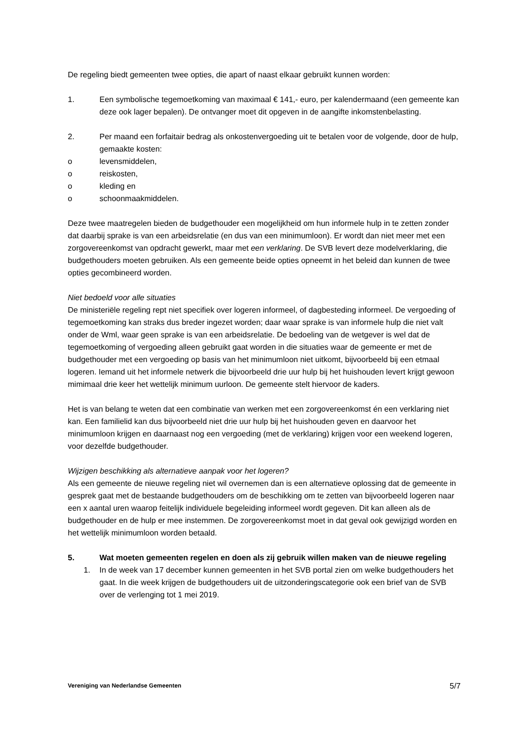De regeling biedt gemeenten twee opties, die apart of naast elkaar gebruikt kunnen worden:
1. Een symbolische tegemoetkoming van maximaal € 141,- euro, per kalendermaand (een gemeente kan deze ook lager bepalen). De ontvanger moet dit opgeven in de aangifte inkomstenbelasting.
2. Per maand een forfaitair bedrag als onkostenvergoeding uit te betalen voor de volgende, door de hulp, gemaakte kosten:
o levensmiddelen,
o reiskosten,
o kleding en
o schoonmaakmiddelen.
Deze twee maatregelen bieden de budgethouder een mogelijkheid om hun informele hulp in te zetten zonder dat daarbij sprake is van een arbeidsrelatie (en dus van een minimumloon). Er wordt dan niet meer met een zorgovereenkomst van opdracht gewerkt, maar met een verklaring. De SVB levert deze modelverklaring, die budgethouders moeten gebruiken. Als een gemeente beide opties opneemt in het beleid dan kunnen de twee opties gecombineerd worden.
Niet bedoeld voor alle situaties
De ministeriële regeling rept niet specifiek over logeren informeel, of dagbesteding informeel. De vergoeding of tegemoetkoming kan straks dus breder ingezet worden; daar waar sprake is van informele hulp die niet valt onder de Wml, waar geen sprake is van een arbeidsrelatie. De bedoeling van de wetgever is wel dat de tegemoetkoming of vergoeding alleen gebruikt gaat worden in die situaties waar de gemeente er met de budgethouder met een vergoeding op basis van het minimumloon niet uitkomt, bijvoorbeeld bij een etmaal logeren. Iemand uit het informele netwerk die bijvoorbeeld drie uur hulp bij het huishouden levert krijgt gewoon mimimaal drie keer het wettelijk minimum uurloon. De gemeente stelt hiervoor de kaders.
Het is van belang te weten dat een combinatie van werken met een zorgovereenkomst én een verklaring niet kan. Een familielid kan dus bijvoorbeeld niet drie uur hulp bij het huishouden geven en daarvoor het minimumloon krijgen en daarnaast nog een vergoeding (met de verklaring) krijgen voor een weekend logeren, voor dezelfde budgethouder.
Wijzigen beschikking als alternatieve aanpak voor het logeren?
Als een gemeente de nieuwe regeling niet wil overnemen dan is een alternatieve oplossing dat de gemeente in gesprek gaat met de bestaande budgethouders om de beschikking om te zetten van bijvoorbeeld logeren naar een x aantal uren waarop feitelijk individuele begeleiding informeel wordt gegeven. Dit kan alleen als de budgethouder en de hulp er mee instemmen. De zorgovereenkomst moet in dat geval ook gewijzigd worden en het wettelijk minimumloon worden betaald.
5. Wat moeten gemeenten regelen en doen als zij gebruik willen maken van de nieuwe regeling
1. In de week van 17 december kunnen gemeenten in het SVB portal zien om welke budgethouders het gaat. In die week krijgen de budgethouders uit de uitzonderingscategorie ook een brief van de SVB over de verlenging tot 1 mei 2019.
Vereniging van Nederlandse Gemeenten 5/7